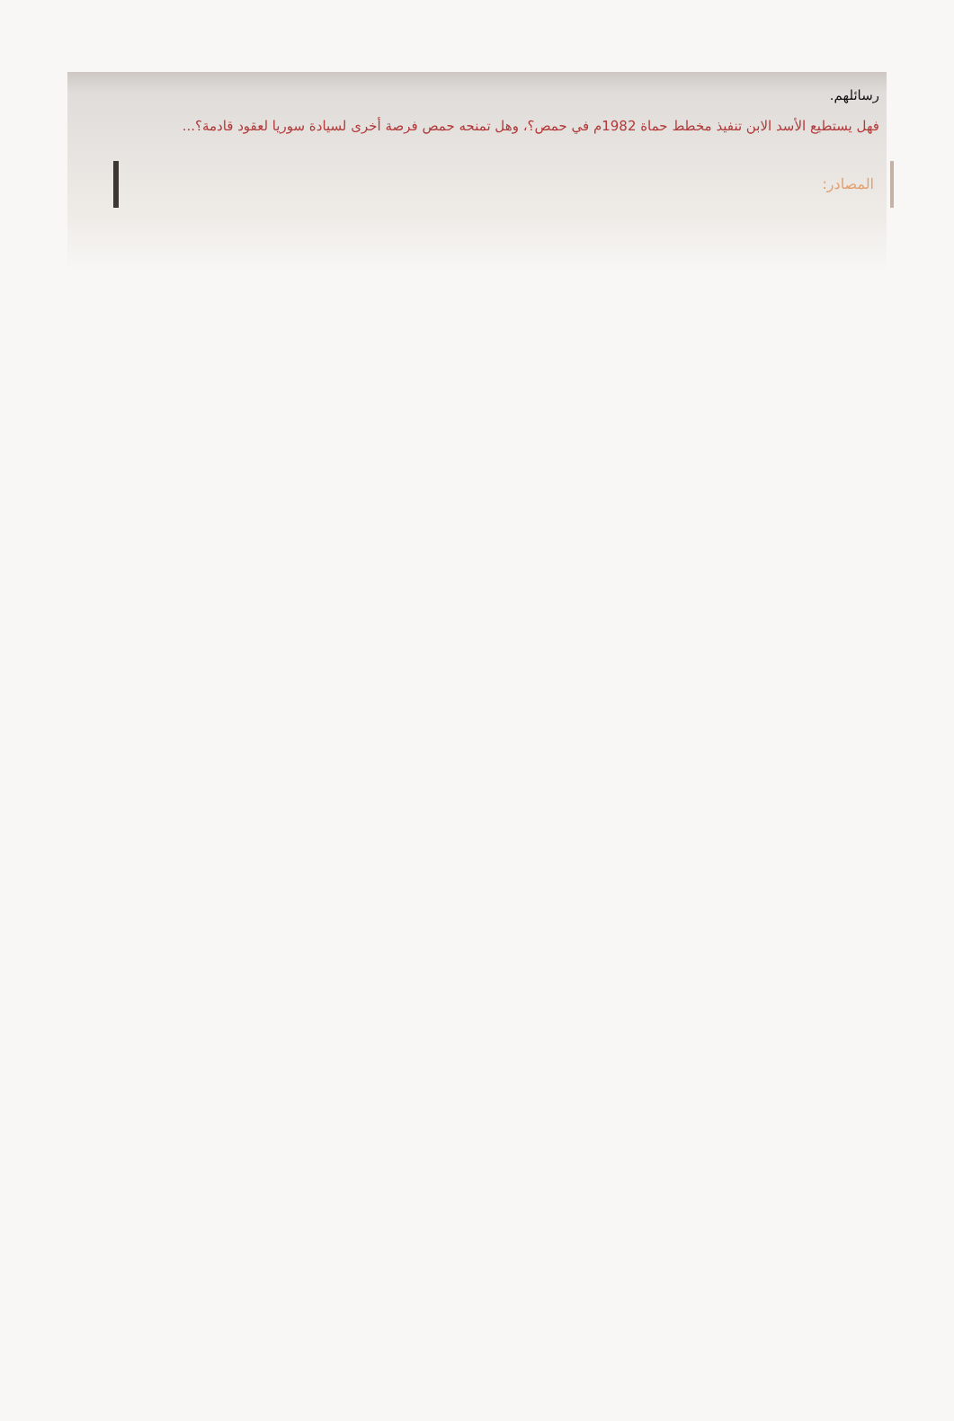رسائلهم.
فهل يستطيع الأسد الابن تنفيذ مخطط حماة 1982م في حمص؟، وهل تمنحه حمص فرصة أخرى لسيادة سوريا لعقود قادمة؟...
المصادر: